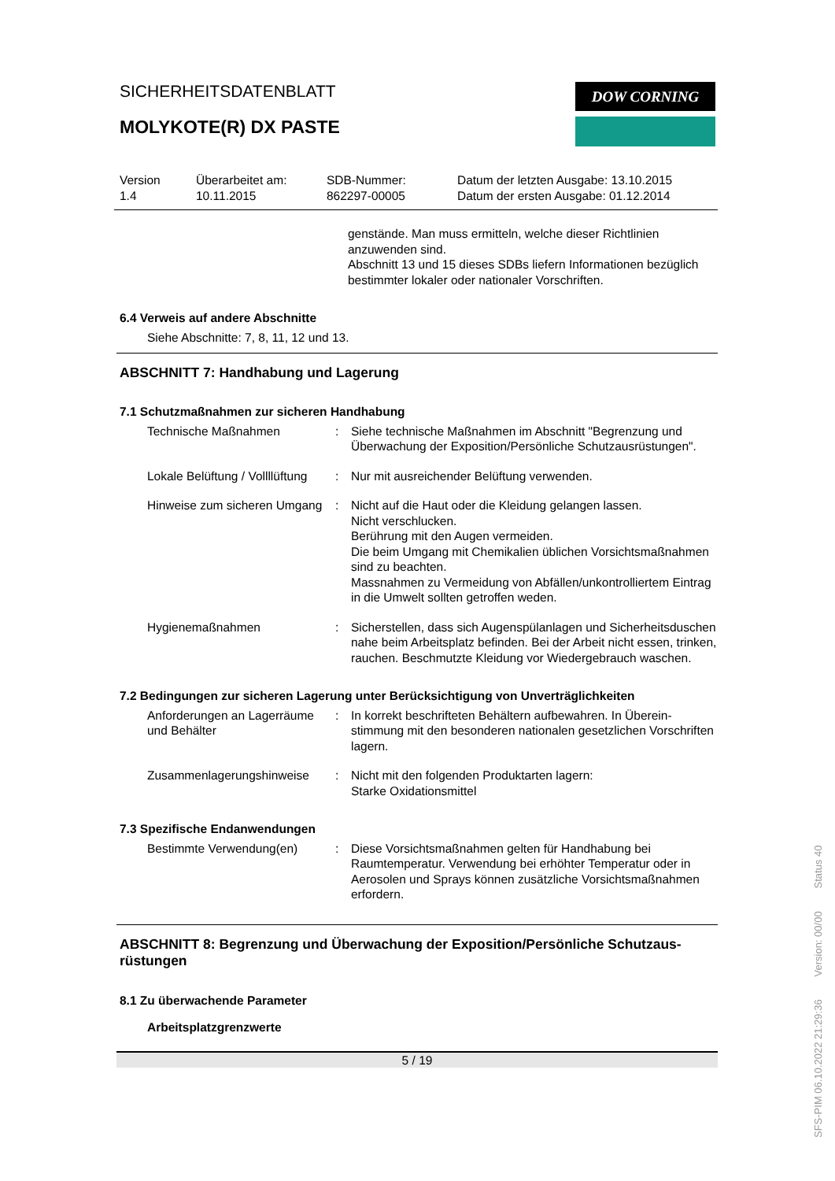DOW CORNING
SICHERHEITSDATENBLATT
MOLYKOTE(R) DX PASTE
Version
1.4
Überarbeitet am:
10.11.2015
SDB-Nummer:
862297-00005
Datum der letzten Ausgabe: 13.10.2015
Datum der ersten Ausgabe: 01.12.2014
gen­stände. Man muss ermitteln, welche dieser Richtlinien anzuwenden sind.
Abschnitt 13 und 15 dieses SDBs liefern Informationen bezüg­lich bestimmter lokaler oder nationaler Vorschriften.
6.4 Verweis auf andere Abschnitte
Siehe Abschnitte: 7, 8, 11, 12 und 13.
ABSCHNITT 7: Handhabung und Lagerung
7.1 Schutzmaßnahmen zur sicheren Handhabung
Technische Maßnahmen : Siehe technische Maßnahmen im Abschnitt "Begrenzung und Überwachung der Exposition/Persönliche Schutzausrüstun­gen".
Lokale Belüftung / Vollllüftung
: Nur mit ausreichender Belüftung verwenden.
Hinweise zum sicheren Um­gang
: Nicht auf die Haut oder die Kleidung gelangen lassen.
Nicht verschlucken.
Berührung mit den Augen vermeiden.
Die beim Umgang mit Chemikalien üblichen Vorsichtsmaß­nahmen sind zu beachten.
Massnahmen zu Vermeidung von Abfällen/unkontrolliertem Eintrag in die Umwelt sollten getroffen weden.
Hygienemaßnahmen : Sicherstellen, dass sich Augenspülanlagen und Sicherheits­duschen nahe beim Arbeitsplatz befinden. Bei der Arbeit nicht essen, trinken, rauchen. Beschmutzte Kleidung vor Wieder­gebrauch waschen.
7.2 Bedingungen zur sicheren Lagerung unter Berücksichtigung von Unverträglichkeiten
Anforderungen an Lagerräu­me und Behälter
: In korrekt beschrifteten Behältern aufbewahren. In Überein­stimmung mit den besonderen nationalen gesetzlichen Vor­schriften lagern.
Zusammenlagerungshinweise : Nicht mit den folgenden Produktarten lagern:
Starke Oxidationsmittel
7.3 Spezifische Endanwendungen
Bestimmte Verwendung(en) : Diese Vorsichtsmaßnahmen gelten für Handhabung bei Raumtemperatur. Verwendung bei erhöhter Temperatur oder in Aerosolen und Sprays können zusätzliche Vorsichtsmaß­nahmen erfordern.
ABSCHNITT 8: Begrenzung und Überwachung der Exposition/Persönliche Schutzaus­rüstungen
8.1 Zu überwachende Parameter
Arbeitsplatzgrenzwerte
5 / 19
SFS-PIM 06.10.2022 21:29:36 Version: 00/00 Status 40